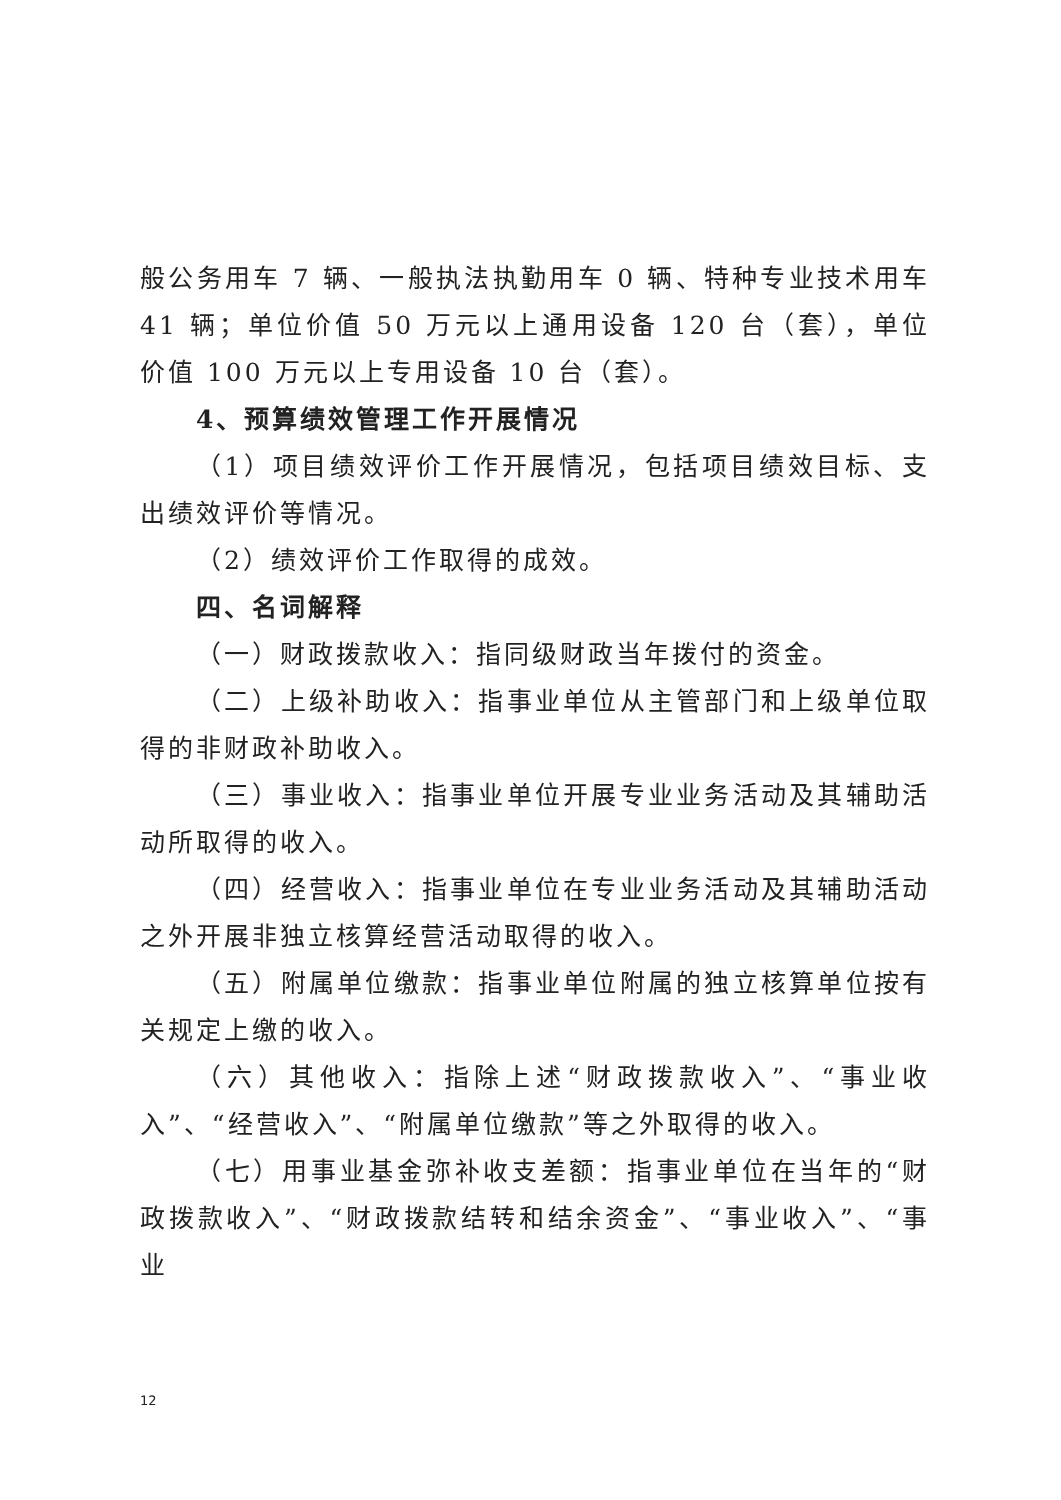般公务用车 7 辆、一般执法执勤用车 0 辆、特种专业技术用车 41 辆；单位价值 50 万元以上通用设备 120 台（套），单位价值 100 万元以上专用设备 10 台（套）。
4、预算绩效管理工作开展情况
（1）项目绩效评价工作开展情况，包括项目绩效目标、支出绩效评价等情况。
（2）绩效评价工作取得的成效。
四、名词解释
（一）财政拨款收入：指同级财政当年拨付的资金。
（二）上级补助收入：指事业单位从主管部门和上级单位取得的非财政补助收入。
（三）事业收入：指事业单位开展专业业务活动及其辅助活动所取得的收入。
（四）经营收入：指事业单位在专业业务活动及其辅助活动之外开展非独立核算经营活动取得的收入。
（五）附属单位缴款：指事业单位附属的独立核算单位按有关规定上缴的收入。
（六）其他收入：指除上述“财政拨款收入”、“事业收入”、“经营收入”、“附属单位缴款”等之外取得的收入。
（七）用事业基金弥补收支差额：指事业单位在当年的“财政拨款收入”、“财政拨款结转和结余资金”、“事业收入”、“事业
12